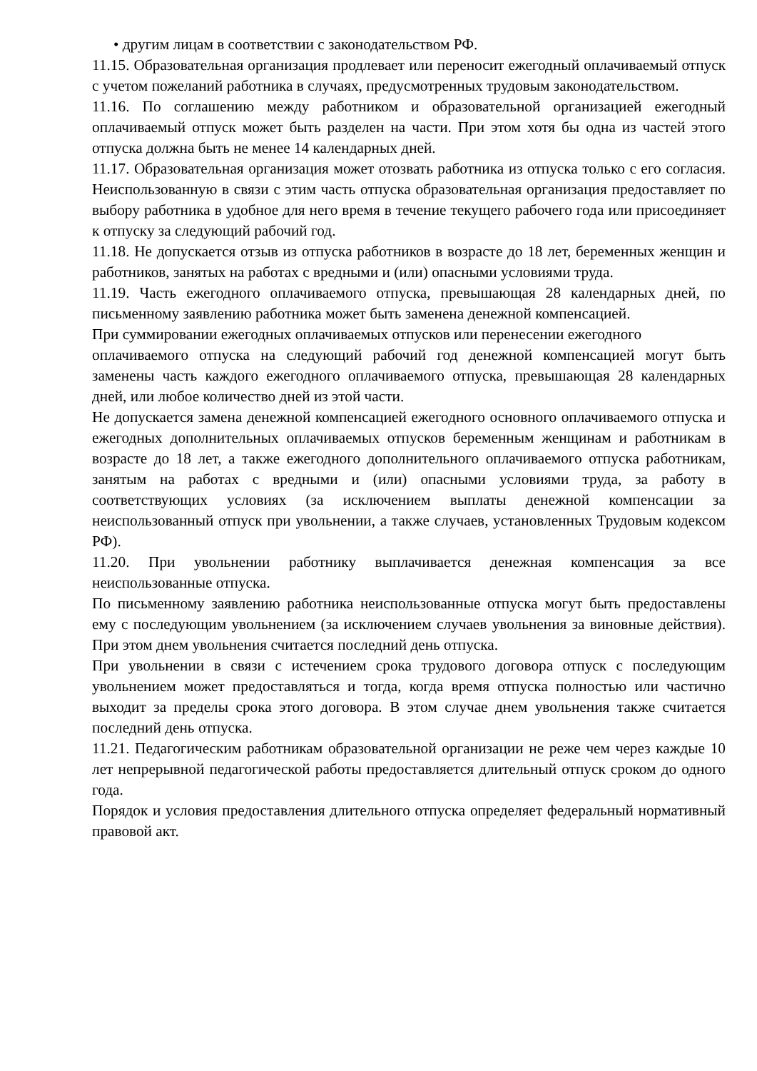• другим лицам в соответствии с законодательством РФ.
11.15. Образовательная организация продлевает или переносит ежегодный оплачиваемый отпуск с учетом пожеланий работника в случаях, предусмотренных трудовым законодательством.
11.16. По соглашению между работником и образовательной организацией ежегодный оплачиваемый отпуск может быть разделен на части. При этом хотя бы одна из частей этого отпуска должна быть не менее 14 календарных дней.
11.17. Образовательная организация может отозвать работника из отпуска только с его согласия. Неиспользованную в связи с этим часть отпуска образовательная организация предоставляет по выбору работника в удобное для него время в течение текущего рабочего года или присоединяет к отпуску за следующий рабочий год.
11.18. Не допускается отзыв из отпуска работников в возрасте до 18 лет, беременных женщин и работников, занятых на работах с вредными и (или) опасными условиями труда.
11.19. Часть ежегодного оплачиваемого отпуска, превышающая 28 календарных дней, по письменному заявлению работника может быть заменена денежной компенсацией.
При суммировании ежегодных оплачиваемых отпусков или перенесении ежегодного
оплачиваемого отпуска на следующий рабочий год денежной компенсацией могут быть заменены часть каждого ежегодного оплачиваемого отпуска, превышающая 28 календарных дней, или любое количество дней из этой части.
Не допускается замена денежной компенсацией ежегодного основного оплачиваемого отпуска и ежегодных дополнительных оплачиваемых отпусков беременным женщинам и работникам в возрасте до 18 лет, а также ежегодного дополнительного оплачиваемого отпуска работникам, занятым на работах с вредными и (или) опасными условиями труда, за работу в соответствующих условиях (за исключением выплаты денежной компенсации за неиспользованный отпуск при увольнении, а также случаев, установленных Трудовым кодексом РФ).
11.20. При увольнении работнику выплачивается денежная компенсация за все неиспользованные отпуска.
По письменному заявлению работника неиспользованные отпуска могут быть предоставлены ему с последующим увольнением (за исключением случаев увольнения за виновные действия). При этом днем увольнения считается последний день отпуска.
При увольнении в связи с истечением срока трудового договора отпуск с последующим увольнением может предоставляться и тогда, когда время отпуска полностью или частично выходит за пределы срока этого договора. В этом случае днем увольнения также считается последний день отпуска.
11.21. Педагогическим работникам образовательной организации не реже чем через каждые 10 лет непрерывной педагогической работы предоставляется длительный отпуск сроком до одного года.
Порядок и условия предоставления длительного отпуска определяет федеральный нормативный правовой акт.